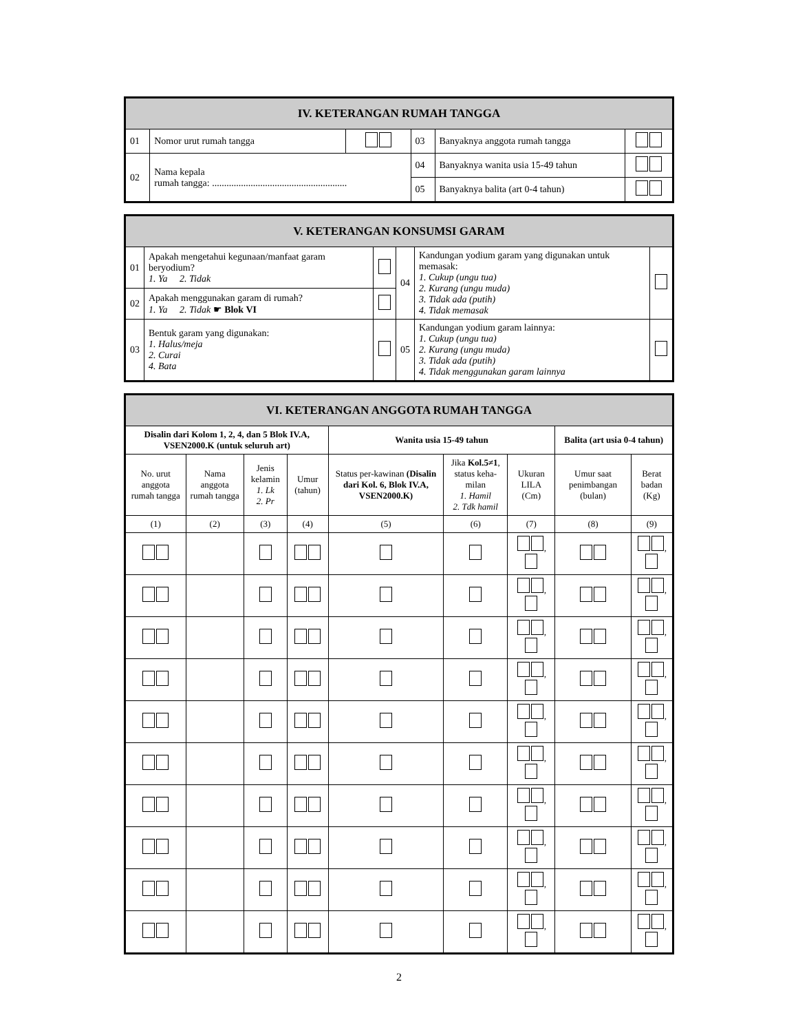| IV. KETERANGAN RUMAH TANGGA | | | | | |
| 01 | Nomor urut rumah tangga | | 03 | Banyaknya anggota rumah tangga | |
| 02 | Nama kepala rumah tangga: ........................................................ | | 04 | Banyaknya wanita usia 15-49 tahun | |
| | | | 05 | Banyaknya balita (art 0-4 tahun) | |
| V. KETERANGAN KONSUMSI GARAM | | | | | |
| 01 | Apakah mengetahui kegunaan/manfaat garam beryodium? 1. Ya 2. Tidak | | 04 | Kandungan yodium garam yang digunakan untuk memasak: 1. Cukup (ungu tua) 2. Kurang (ungu muda) 3. Tidak ada (putih) 4. Tidak memasak | |
| 02 | Apakah menggunakan garam di rumah? 1. Ya 2. Tidak ☛ Blok VI | | | | |
| 03 | Bentuk garam yang digunakan: 1. Halus/meja 2. Curai 4. Bata | | 05 | Kandungan yodium garam lainnya: 1. Cukup (ungu tua) 2. Kurang (ungu muda) 3. Tidak ada (putih) 4. Tidak menggunakan garam lainnya | |
| VI. KETERANGAN ANGGOTA RUMAH TANGGA | | | | | | | | |
| Disalin dari Kolom 1, 2, 4, dan 5 Blok IV.A, VSEN2000.K (untuk seluruh art) | | | | Wanita usia 15-49 tahun | | | Balita (art usia 0-4 tahun) | |
| No. urut anggota rumah tangga | Nama anggota rumah tangga | Jenis kelamin 1. Lk 2. Pr | Umur (tahun) | Status per-kawinan (Disalin dari Kol. 6, Blok IV.A, VSEN2000.K) | Jika Kol.5≠1 , status keha-milan 1. Hamil 2. Tdk hamil | Ukuran LILA (Cm) | Umur saat penimbangan (bulan) | Berat badan (Kg) |
| (1) | (2) | (3) | (4) | (5) | (6) | (7) | (8) | (9) |
| | | | | | | , | | , |
| | | | | | | , | | , |
| | | | | | | , | | , |
| | | | | | | , | | , |
| | | | | | | , | | , |
| | | | | | | , | | , |
| | | | | | | , | | , |
| | | | | | | , | | , |
| | | | | | | , | | , |
| | | | | | | , | | , |
2